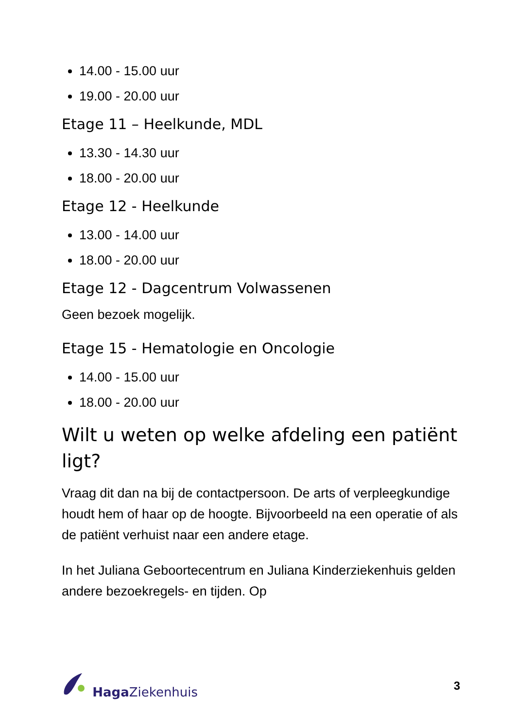14.00 - 15.00 uur
19.00 - 20.00 uur
Etage 11 – Heelkunde, MDL
13.30 - 14.30 uur
18.00 - 20.00 uur
Etage 12 - Heelkunde
13.00 - 14.00 uur
18.00 - 20.00 uur
Etage 12 - Dagcentrum Volwassenen
Geen bezoek mogelijk.
Etage 15 - Hematologie en Oncologie
14.00 - 15.00 uur
18.00 - 20.00 uur
Wilt u weten op welke afdeling een patiënt ligt?
Vraag dit dan na bij de contactpersoon. De arts of verpleegkundige houdt hem of haar op de hoogte. Bijvoorbeeld na een operatie of als de patiënt verhuist naar een andere etage.
In het Juliana Geboortecentrum en Juliana Kinderziekenhuis gelden andere bezoekregels- en tijden. Op
Haga Ziekenhuis 3